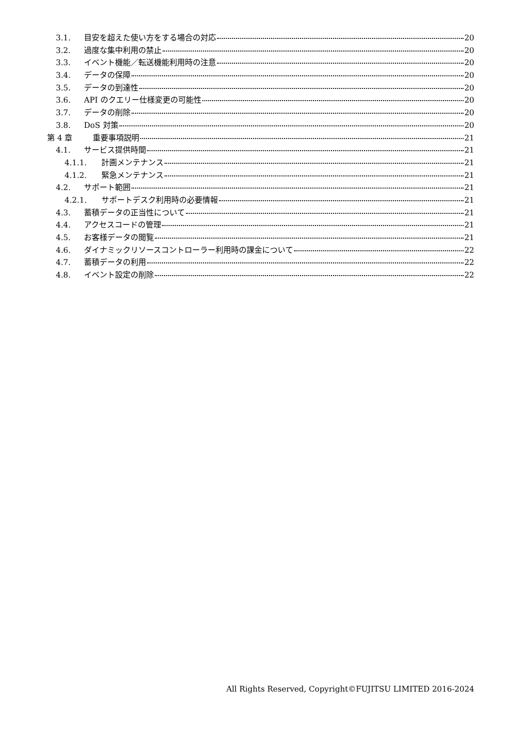3.1. 目安を超えた使い方をする場合の対応 20
3.2. 過度な集中利用の禁止 20
3.3. イベント機能／転送機能利用時の注意 20
3.4. データの保障 20
3.5. データの到達性 20
3.6. API のクエリー仕様変更の可能性 20
3.7. データの削除 20
3.8. DoS 対策 20
第 4 章 重要事項説明 21
4.1. サービス提供時間 21
4.1.1. 計画メンテナンス 21
4.1.2. 緊急メンテナンス 21
4.2. サポート範囲 21
4.2.1. サポートデスク利用時の必要情報 21
4.3. 蓄積データの正当性について 21
4.4. アクセスコードの管理 21
4.5. お客様データの閲覧 21
4.6. ダイナミックリソースコントローラー利用時の課金について 22
4.7. 蓄積データの利用 22
4.8. イベント設定の削除 22
All Rights Reserved, Copyright©FUJITSU LIMITED 2016-2024